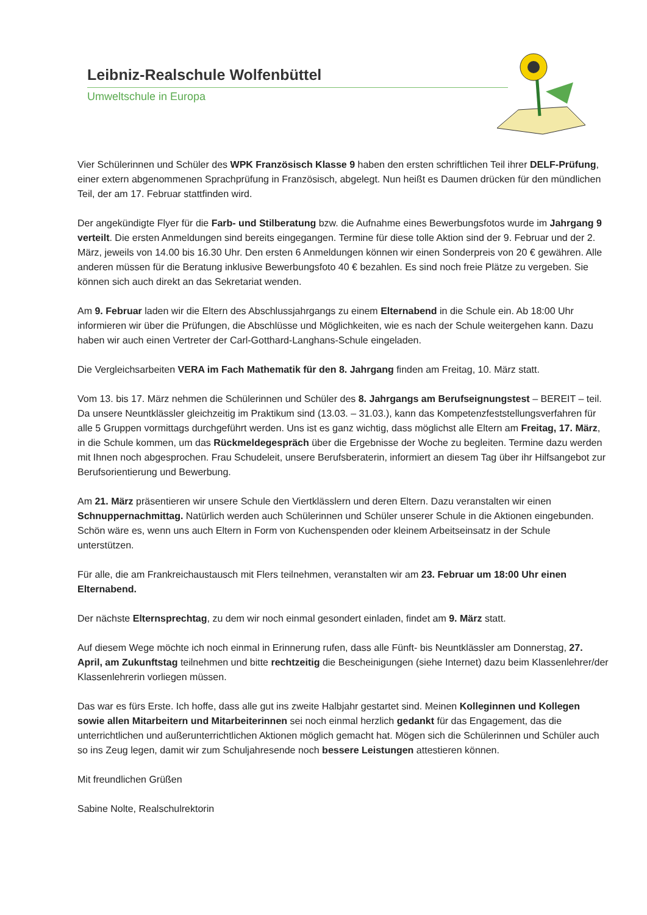Leibniz-Realschule Wolfenbüttel
Umweltschule in Europa
Vier Schülerinnen und Schüler des WPK Französisch Klasse 9 haben den ersten schriftlichen Teil ihrer DELF-Prüfung, einer extern abgenommenen Sprachprüfung in Französisch, abgelegt. Nun heißt es Daumen drücken für den mündlichen Teil, der am 17. Februar stattfinden wird.
Der angekündigte Flyer für die Farb- und Stilberatung bzw. die Aufnahme eines Bewerbungsfotos wurde im Jahrgang 9 verteilt. Die ersten Anmeldungen sind bereits eingegangen. Termine für diese tolle Aktion sind der 9. Februar und der 2. März, jeweils von 14.00 bis 16.30 Uhr. Den ersten 6 Anmeldungen können wir einen Sonderpreis von 20 € gewähren. Alle anderen müssen für die Beratung inklusive Bewerbungsfoto 40 € bezahlen. Es sind noch freie Plätze zu vergeben. Sie können sich auch direkt an das Sekretariat wenden.
Am 9. Februar laden wir die Eltern des Abschlussjahrgangs zu einem Elternabend in die Schule ein. Ab 18:00 Uhr informieren wir über die Prüfungen, die Abschlüsse und Möglichkeiten, wie es nach der Schule weitergehen kann. Dazu haben wir auch einen Vertreter der Carl-Gotthard-Langhans-Schule eingeladen.
Die Vergleichsarbeiten VERA im Fach Mathematik für den 8. Jahrgang finden am Freitag, 10. März statt.
Vom 13. bis 17. März nehmen die Schülerinnen und Schüler des 8. Jahrgangs am Berufseignungstest – BEREIT – teil. Da unsere Neuntklässler gleichzeitig im Praktikum sind (13.03. – 31.03.), kann das Kompetenzfeststellungsverfahren für alle 5 Gruppen vormittags durchgeführt werden. Uns ist es ganz wichtig, dass möglichst alle Eltern am Freitag, 17. März, in die Schule kommen, um das Rückmeldegespräch über die Ergebnisse der Woche zu begleiten. Termine dazu werden mit Ihnen noch abgesprochen. Frau Schudeleit, unsere Berufsberaterin, informiert an diesem Tag über ihr Hilfsangebot zur Berufsorientierung und Bewerbung.
Am 21. März präsentieren wir unsere Schule den Viertklässlern und deren Eltern. Dazu veranstalten wir einen Schnuppernachmittag. Natürlich werden auch Schülerinnen und Schüler unserer Schule in die Aktionen eingebunden. Schön wäre es, wenn uns auch Eltern in Form von Kuchenspenden oder kleinem Arbeitseinsatz in der Schule unterstützen.
Für alle, die am Frankreichaustausch mit Flers teilnehmen, veranstalten wir am 23. Februar um 18:00 Uhr einen Elternabend.
Der nächste Elternsprechtag, zu dem wir noch einmal gesondert einladen, findet am 9. März statt.
Auf diesem Wege möchte ich noch einmal in Erinnerung rufen, dass alle Fünft- bis Neuntklässler am Donnerstag, 27. April, am Zukunftstag teilnehmen und bitte rechtzeitig die Bescheinigungen (siehe Internet) dazu beim Klassenlehrer/der Klassenlehrerin vorliegen müssen.
Das war es fürs Erste. Ich hoffe, dass alle gut ins zweite Halbjahr gestartet sind. Meinen Kolleginnen und Kollegen sowie allen Mitarbeitern und Mitarbeiterinnen sei noch einmal herzlich gedankt für das Engagement, das die unterrichtlichen und außerunterrichtlichen Aktionen möglich gemacht hat. Mögen sich die Schülerinnen und Schüler auch so ins Zeug legen, damit wir zum Schuljahresende noch bessere Leistungen attestieren können.
Mit freundlichen Grüßen
Sabine Nolte, Realschulrektorin